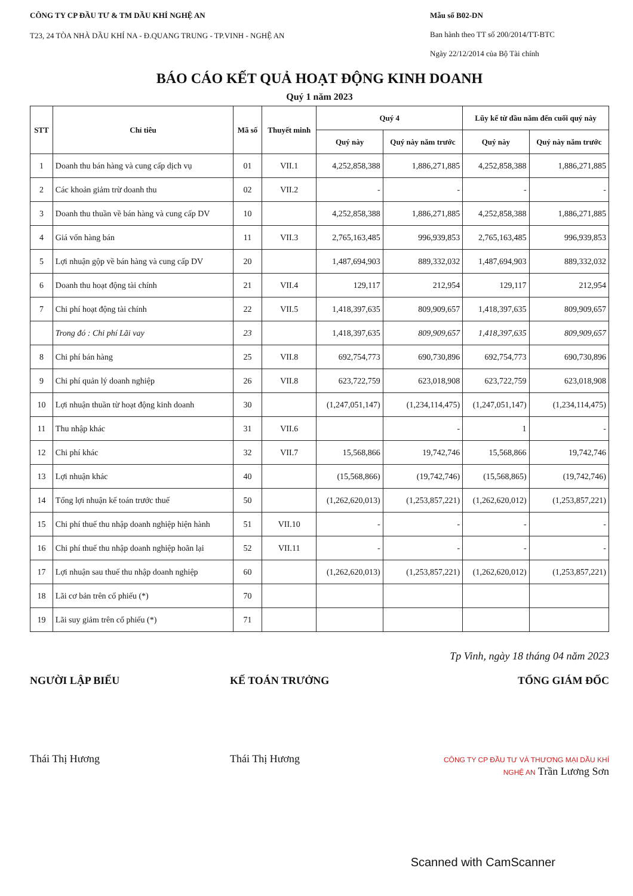CÔNG TY CP ĐẦU TƯ & TM DẦU KHÍ NGHỆ AN
T23, 24 TÒA NHÀ DẦU KHÍ NA - Đ.QUANG TRUNG - TP.VINH - NGHỆ AN
Mẫu số B02-DN
Ban hành theo TT số 200/2014/TT-BTC
Ngày 22/12/2014 của Bộ Tài chính
BÁO CÁO KẾT QUẢ HOẠT ĐỘNG KINH DOANH
Quý 1 năm 2023
| STT | Chỉ tiêu | Mã số | Thuyết minh | Quý 4 | | Lũy kế từ đầu năm đến cuối quý này | |
| --- | --- | --- | --- | --- | --- | --- | --- |
| | | | | Quý này | Quý này năm trước | Quý này | Quý này năm trước |
| 1 | Doanh thu bán hàng và cung cấp dịch vụ | 01 | VII.1 | 4,252,858,388 | 1,886,271,885 | 4,252,858,388 | 1,886,271,885 |
| 2 | Các khoản giảm trừ doanh thu | 02 | VII.2 | - | - | - | - |
| 3 | Doanh thu thuần về bán hàng và cung cấp DV | 10 | | 4,252,858,388 | 1,886,271,885 | 4,252,858,388 | 1,886,271,885 |
| 4 | Giá vốn hàng bán | 11 | VII.3 | 2,765,163,485 | 996,939,853 | 2,765,163,485 | 996,939,853 |
| 5 | Lợi nhuận gộp về bán hàng và cung cấp DV | 20 | | 1,487,694,903 | 889,332,032 | 1,487,694,903 | 889,332,032 |
| 6 | Doanh thu hoạt động tài chính | 21 | VII.4 | 129,117 | 212,954 | 129,117 | 212,954 |
| 7 | Chi phí hoạt động tài chính | 22 | VII.5 | 1,418,397,635 | 809,909,657 | 1,418,397,635 | 809,909,657 |
| | Trong đó : Chi phí Lãi vay | 23 | | 1,418,397,635 | 809,909,657 | 1,418,397,635 | 809,909,657 |
| 8 | Chi phí bán hàng | 25 | VII.8 | 692,754,773 | 690,730,896 | 692,754,773 | 690,730,896 |
| 9 | Chi phí quản lý doanh nghiệp | 26 | VII.8 | 623,722,759 | 623,018,908 | 623,722,759 | 623,018,908 |
| 10 | Lợi nhuận thuần từ hoạt động kinh doanh | 30 | | (1,247,051,147) | (1,234,114,475) | (1,247,051,147) | (1,234,114,475) |
| 11 | Thu nhập khác | 31 | VII.6 | | - | 1 | - |
| 12 | Chi phí khác | 32 | VII.7 | 15,568,866 | 19,742,746 | 15,568,866 | 19,742,746 |
| 13 | Lợi nhuận khác | 40 | | (15,568,866) | (19,742,746) | (15,568,865) | (19,742,746) |
| 14 | Tổng lợi nhuận kế toán trước thuế | 50 | | (1,262,620,013) | (1,253,857,221) | (1,262,620,012) | (1,253,857,221) |
| 15 | Chi phí thuế thu nhập doanh nghiệp hiện hành | 51 | VII.10 | - | - | - | - |
| 16 | Chi phí thuế thu nhập doanh nghiệp hoãn lại | 52 | VII.11 | - | - | - | - |
| 17 | Lợi nhuận sau thuế thu nhập doanh nghiệp | 60 | | (1,262,620,013) | (1,253,857,221) | (1,262,620,012) | (1,253,857,221) |
| 18 | Lãi cơ bản trên cổ phiếu (*) | 70 | | | | | |
| 19 | Lãi suy giảm trên cổ phiếu (*) | 71 | | | | | |
Tp Vinh, ngày 18 tháng 04 năm 2023
NGƯỜI LẬP BIỂU
Thái Thị Hương
KẾ TOÁN TRƯỞNG
Thái Thị Hương
TỔNG GIÁM ĐỐC
CÔNG TY CP ĐẦU TƯ VÀ THƯƠNG MẠI DẦU KHÍ NGHỆ AN Trần Lương Sơn
Scanned with CamScanner